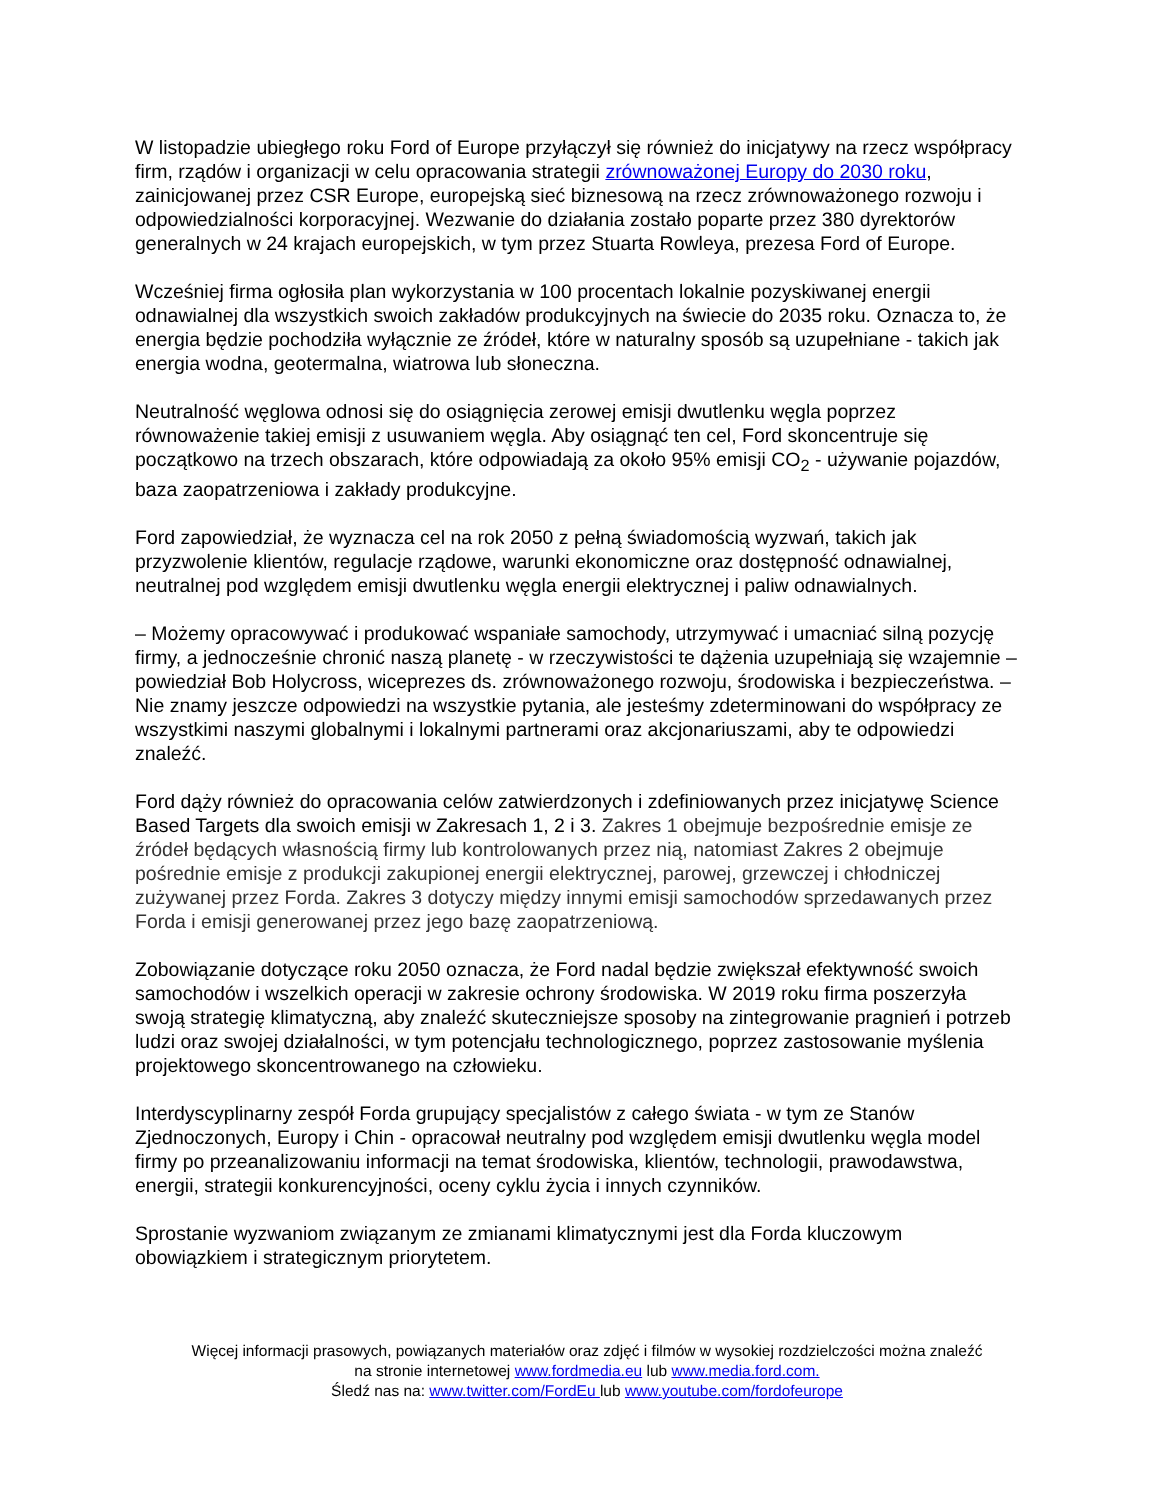W listopadzie ubiegłego roku Ford of Europe przyłączył się również do inicjatywy na rzecz współpracy firm, rządów i organizacji w celu opracowania strategii zrównoważonej Europy do 2030 roku, zainicjowanej przez CSR Europe, europejską sieć biznesową na rzecz zrównoważonego rozwoju i odpowiedzialności korporacyjnej. Wezwanie do działania zostało poparte przez 380 dyrektorów generalnych w 24 krajach europejskich, w tym przez Stuarta Rowleya, prezesa Ford of Europe.
Wcześniej firma ogłosiła plan wykorzystania w 100 procentach lokalnie pozyskiwanej energii odnawialnej dla wszystkich swoich zakładów produkcyjnych na świecie do 2035 roku. Oznacza to, że energia będzie pochodziła wyłącznie ze źródeł, które w naturalny sposób są uzupełniane - takich jak energia wodna, geotermalna, wiatrowa lub słoneczna.
Neutralność węglowa odnosi się do osiągnięcia zerowej emisji dwutlenku węgla poprzez równoważenie takiej emisji z usuwaniem węgla. Aby osiągnąć ten cel, Ford skoncentruje się początkowo na trzech obszarach, które odpowiadają za około 95% emisji CO<sub>2</sub> - używanie pojazdów, baza zaopatrzeniowa i zakłady produkcyjne.
Ford zapowiedział, że wyznacza cel na rok 2050 z pełną świadomością wyzwań, takich jak przyzwolenie klientów, regulacje rządowe, warunki ekonomiczne oraz dostępność odnawialnej, neutralnej pod względem emisji dwutlenku węgla energii elektrycznej i paliw odnawialnych.
– Możemy opracowywać i produkować wspaniałe samochody, utrzymywać i umacniać silną pozycję firmy, a jednocześnie chronić naszą planetę - w rzeczywistości te dążenia uzupełniają się wzajemnie – powiedział Bob Holycross, wiceprezes ds. zrównoważonego rozwoju, środowiska i bezpieczeństwa. – Nie znamy jeszcze odpowiedzi na wszystkie pytania, ale jesteśmy zdeterminowani do współpracy ze wszystkimi naszymi globalnymi i lokalnymi partnerami oraz akcjonariuszami, aby te odpowiedzi znaleźć.
Ford dąży również do opracowania celów zatwierdzonych i zdefiniowanych przez inicjatywę Science Based Targets dla swoich emisji w Zakresach 1, 2 i 3. Zakres 1 obejmuje bezpośrednie emisje ze źródeł będących własnością firmy lub kontrolowanych przez nią, natomiast Zakres 2 obejmuje pośrednie emisje z produkcji zakupionej energii elektrycznej, parowej, grzewczej i chłodniczej zużywanej przez Forda. Zakres 3 dotyczy między innymi emisji samochodów sprzedawanych przez Forda i emisji generowanej przez jego bazę zaopatrzeniową.
Zobowiązanie dotyczące roku 2050 oznacza, że Ford nadal będzie zwiększał efektywność swoich samochodów i wszelkich operacji w zakresie ochrony środowiska. W 2019 roku firma poszerzyła swoją strategię klimatyczną, aby znaleźć skuteczniejsze sposoby na zintegrowanie pragnień i potrzeb ludzi oraz swojej działalności, w tym potencjału technologicznego, poprzez zastosowanie myślenia projektowego skoncentrowanego na człowieku.
Interdyscyplinarny zespół Forda grupujący specjalistów z całego świata - w tym ze Stanów Zjednoczonych, Europy i Chin - opracował neutralny pod względem emisji dwutlenku węgla model firmy po przeanalizowaniu informacji na temat środowiska, klientów, technologii, prawodawstwa, energii, strategii konkurencyjności, oceny cyklu życia i innych czynników.
Sprostanie wyzwaniom związanym ze zmianami klimatycznymi jest dla Forda kluczowym obowiązkiem i strategicznym priorytetem.
Więcej informacji prasowych, powiązanych materiałów oraz zdjęć i filmów w wysokiej rozdzielczości można znaleźć
na stronie internetowej www.fordmedia.eu lub www.media.ford.com.
Śledź nas na: www.twitter.com/FordEu lub www.youtube.com/fordofeurope